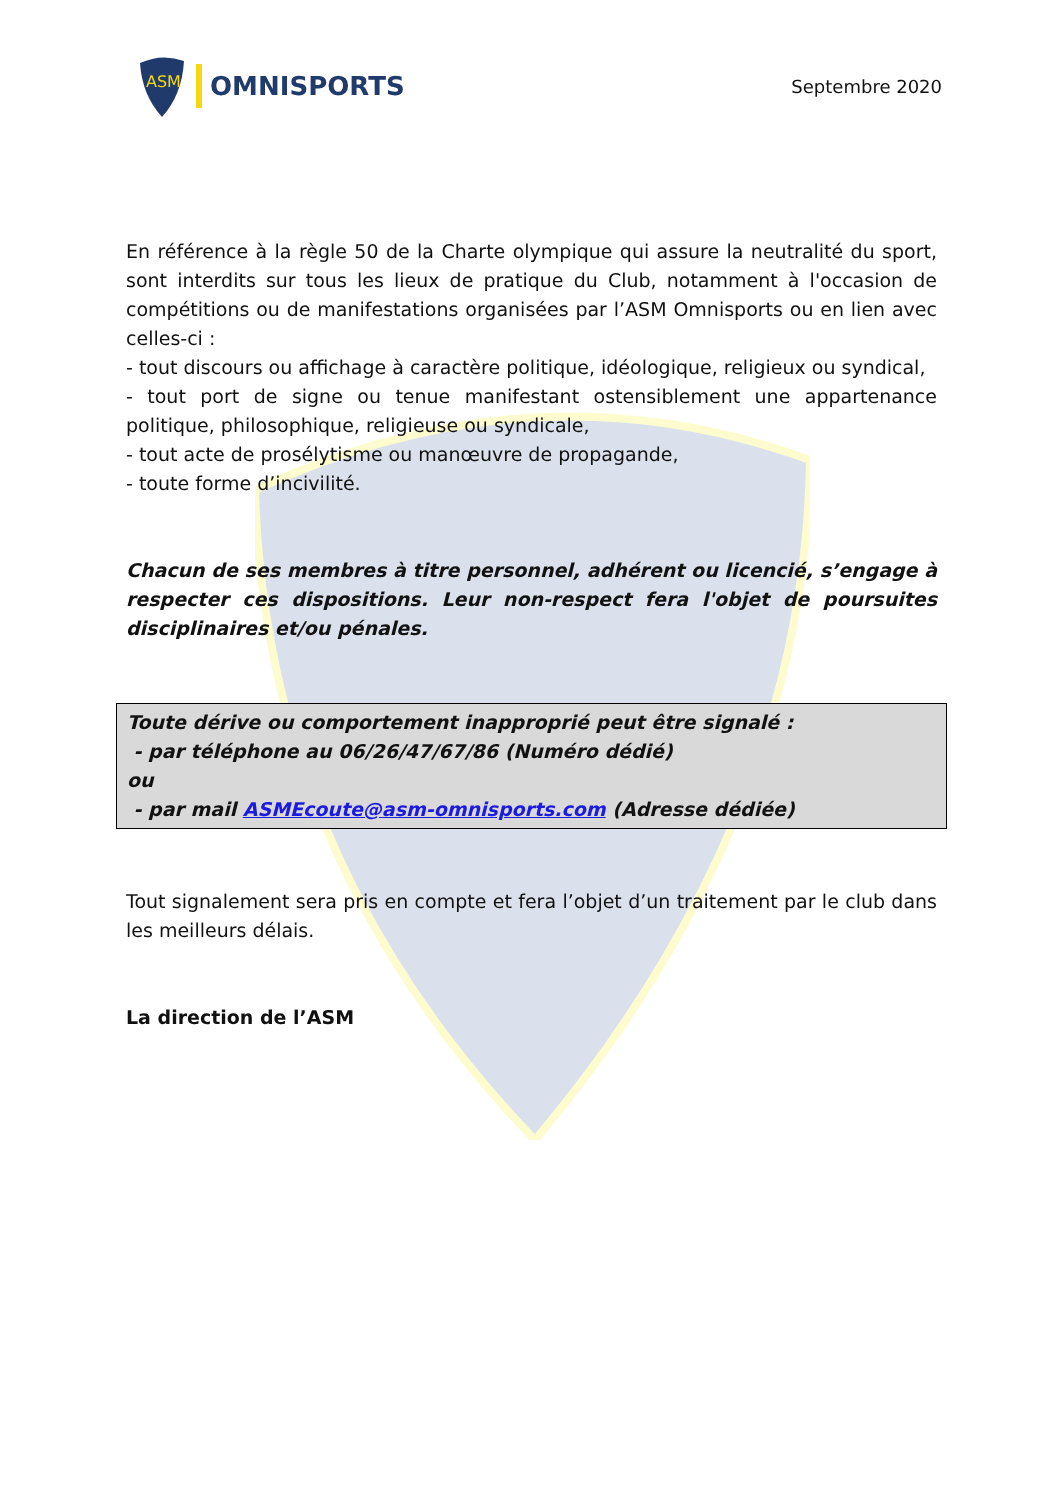ASM
OMNISPORTS
Septembre 2020
En référence à la règle 50 de la Charte olympique qui assure la neutralité du sport, sont interdits sur tous les lieux de pratique du Club, notamment à l'occasion de compétitions ou de manifestations organisées par l’ASM Omnisports ou en lien avec celles-ci :
- tout discours ou affichage à caractère politique, idéologique, religieux ou syndical,
- tout port de signe ou tenue manifestant ostensiblement une appartenance politique, philosophique, religieuse ou syndicale,
- tout acte de prosélytisme ou manœuvre de propagande,
- toute forme d’incivilité.
Chacun de ses membres à titre personnel, adhérent ou licencié, s’engage à respecter ces dispositions. Leur non-respect fera l'objet de poursuites disciplinaires et/ou pénales.
Toute dérive ou comportement inapproprié peut être signalé :
- par téléphone au 06/26/47/67/86 (Numéro dédié)
ou
- par mail ASMEcoute@asm-omnisports.com (Adresse dédiée)
Tout signalement sera pris en compte et fera l’objet d’un traitement par le club dans les meilleurs délais.
La direction de l’ASM